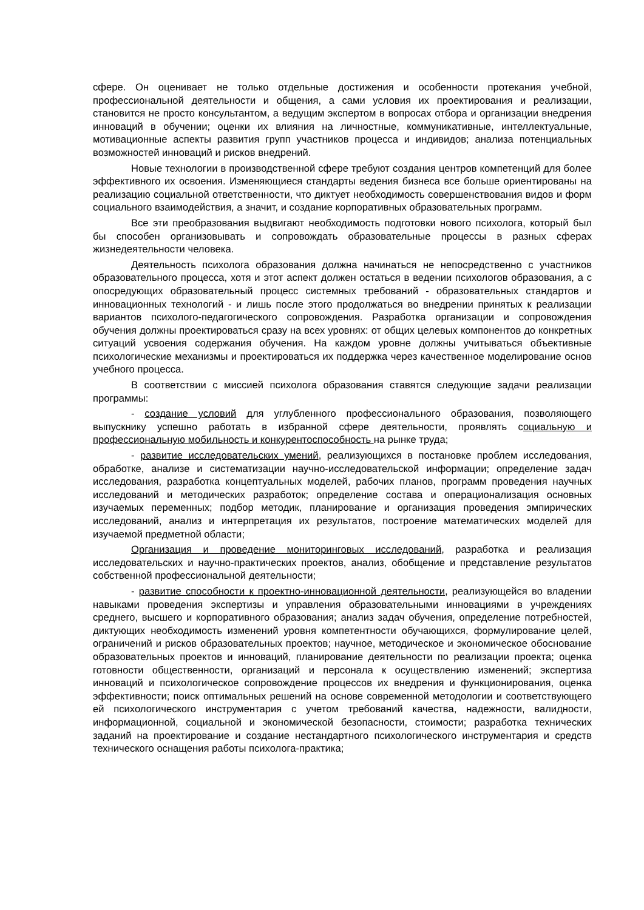сфере. Он оценивает не только отдельные достижения и особенности протекания учебной, профессиональной деятельности и общения, а сами условия их проектирования и реализации, становится не просто консультантом, а ведущим экспертом в вопросах отбора и организации внедрения инноваций в обучении; оценки их влияния на личностные, коммуникативные, интеллектуальные, мотивационные аспекты развития групп участников процесса и индивидов; анализа потенциальных возможностей инноваций и рисков внедрений.
Новые технологии в производственной сфере требуют создания центров компетенций для более эффективного их освоения. Изменяющиеся стандарты ведения бизнеса все больше ориентированы на реализацию социальной ответственности, что диктует необходимость совершенствования видов и форм социального взаимодействия, а значит, и создание корпоративных образовательных программ.
Все эти преобразования выдвигают необходимость подготовки нового психолога, который был бы способен организовывать и сопровождать образовательные процессы в разных сферах жизнедеятельности человека.
Деятельность психолога образования должна начинаться не непосредственно с участников образовательного процесса, хотя и этот аспект должен остаться в ведении психологов образования, а с опосредующих образовательный процесс системных требований - образовательных стандартов и инновационных технологий - и лишь после этого продолжаться во внедрении принятых к реализации вариантов психолого-педагогического сопровождения. Разработка организации и сопровождения обучения должны проектироваться сразу на всех уровнях: от общих целевых компонентов до конкретных ситуаций усвоения содержания обучения. На каждом уровне должны учитываться объективные психологические механизмы и проектироваться их поддержка через качественное моделирование основ учебного процесса.
В соответствии с миссией психолога образования ставятся следующие задачи реализации программы:
- создание условий для углубленного профессионального образования, позволяющего выпускнику успешно работать в избранной сфере деятельности, проявлять социальную и профессиональную мобильность и конкурентоспособность на рынке труда;
- развитие исследовательских умений, реализующихся в постановке проблем исследования, обработке, анализе и систематизации научно-исследовательской информации; определение задач исследования, разработка концептуальных моделей, рабочих планов, программ проведения научных исследований и методических разработок; определение состава и операционализация основных изучаемых переменных; подбор методик, планирование и организация проведения эмпирических исследований, анализ и интерпретация их результатов, построение математических моделей для изучаемой предметной области;
Организация и проведение мониторинговых исследований, разработка и реализация исследовательских и научно-практических проектов, анализ, обобщение и представление результатов собственной профессиональной деятельности;
- развитие способности к проектно-инновационной деятельности, реализующейся во владении навыками проведения экспертизы и управления образовательными инновациями в учреждениях среднего, высшего и корпоративного образования; анализ задач обучения, определение потребностей, диктующих необходимость изменений уровня компетентности обучающихся, формулирование целей, ограничений и рисков образовательных проектов; научное, методическое и экономическое обоснование образовательных проектов и инноваций, планирование деятельности по реализации проекта; оценка готовности общественности, организаций и персонала к осуществлению изменений; экспертиза инноваций и психологическое сопровождение процессов их внедрения и функционирования, оценка эффективности; поиск оптимальных решений на основе современной методологии и соответствующего ей психологического инструментария с учетом требований качества, надежности, валидности, информационной, социальной и экономической безопасности, стоимости; разработка технических заданий на проектирование и создание нестандартного психологического инструментария и средств технического оснащения работы психолога-практика;